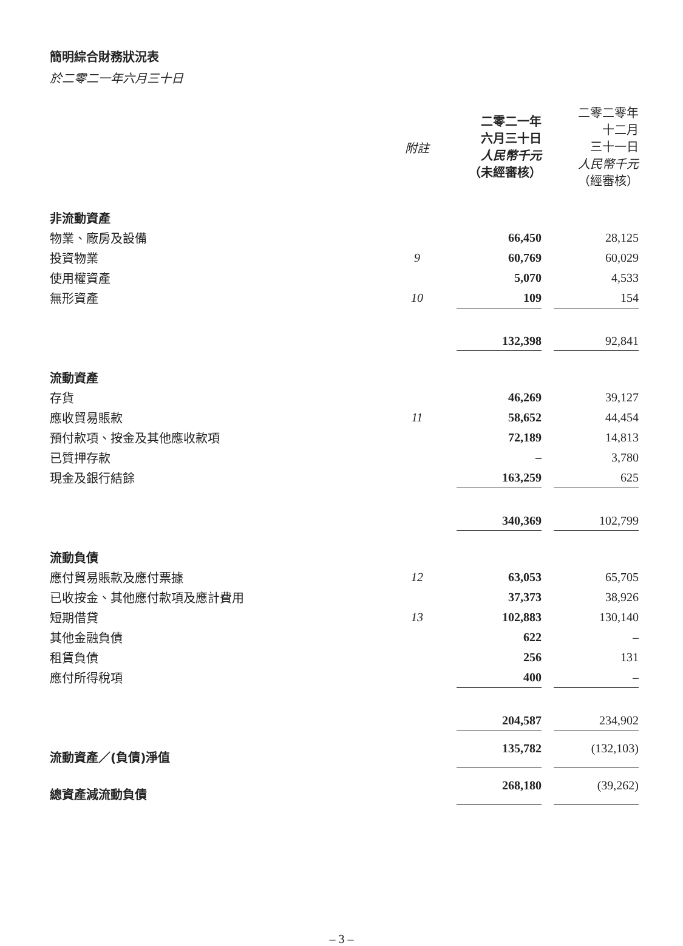簡明綜合財務狀況表
於二零二一年六月三十日
| | 附註 | 二零二一年 六月三十日 人民幣千元 （未經審核） | | 二零二零年 十二月 三十一日 人民幣千元 （經審核） |
| --- | --- | --- | --- | --- |
| 非流動資產 | | | | |
| 物業、廠房及設備 | | 66,450 | | 28,125 |
| 投資物業 | 9 | 60,769 | | 60,029 |
| 使用權資產 | | 5,070 | | 4,533 |
| 無形資產 | 10 | 109 | | 154 |
| | | 132,398 | | 92,841 |
| 流動資產 | | | | |
| 存貨 | | 46,269 | | 39,127 |
| 應收貿易賬款 | 11 | 58,652 | | 44,454 |
| 預付款項、按金及其他應收款項 | | 72,189 | | 14,813 |
| 已質押存款 | | – | | 3,780 |
| 現金及銀行結餘 | | 163,259 | | 625 |
| | | 340,369 | | 102,799 |
| 流動負債 | | | | |
| 應付貿易賬款及應付票據 | 12 | 63,053 | | 65,705 |
| 已收按金、其他應付款項及應計費用 | | 37,373 | | 38,926 |
| 短期借貸 | 13 | 102,883 | | 130,140 |
| 其他金融負債 | | 622 | | – |
| 租賃負債 | | 256 | | 131 |
| 應付所得稅項 | | 400 | | – |
| | | 204,587 | | 234,902 |
| 流動資產／(負債)淨值 | | 135,782 | | (132,103) |
| 總資產減流動負債 | | 268,180 | | (39,262) |
– 3 –